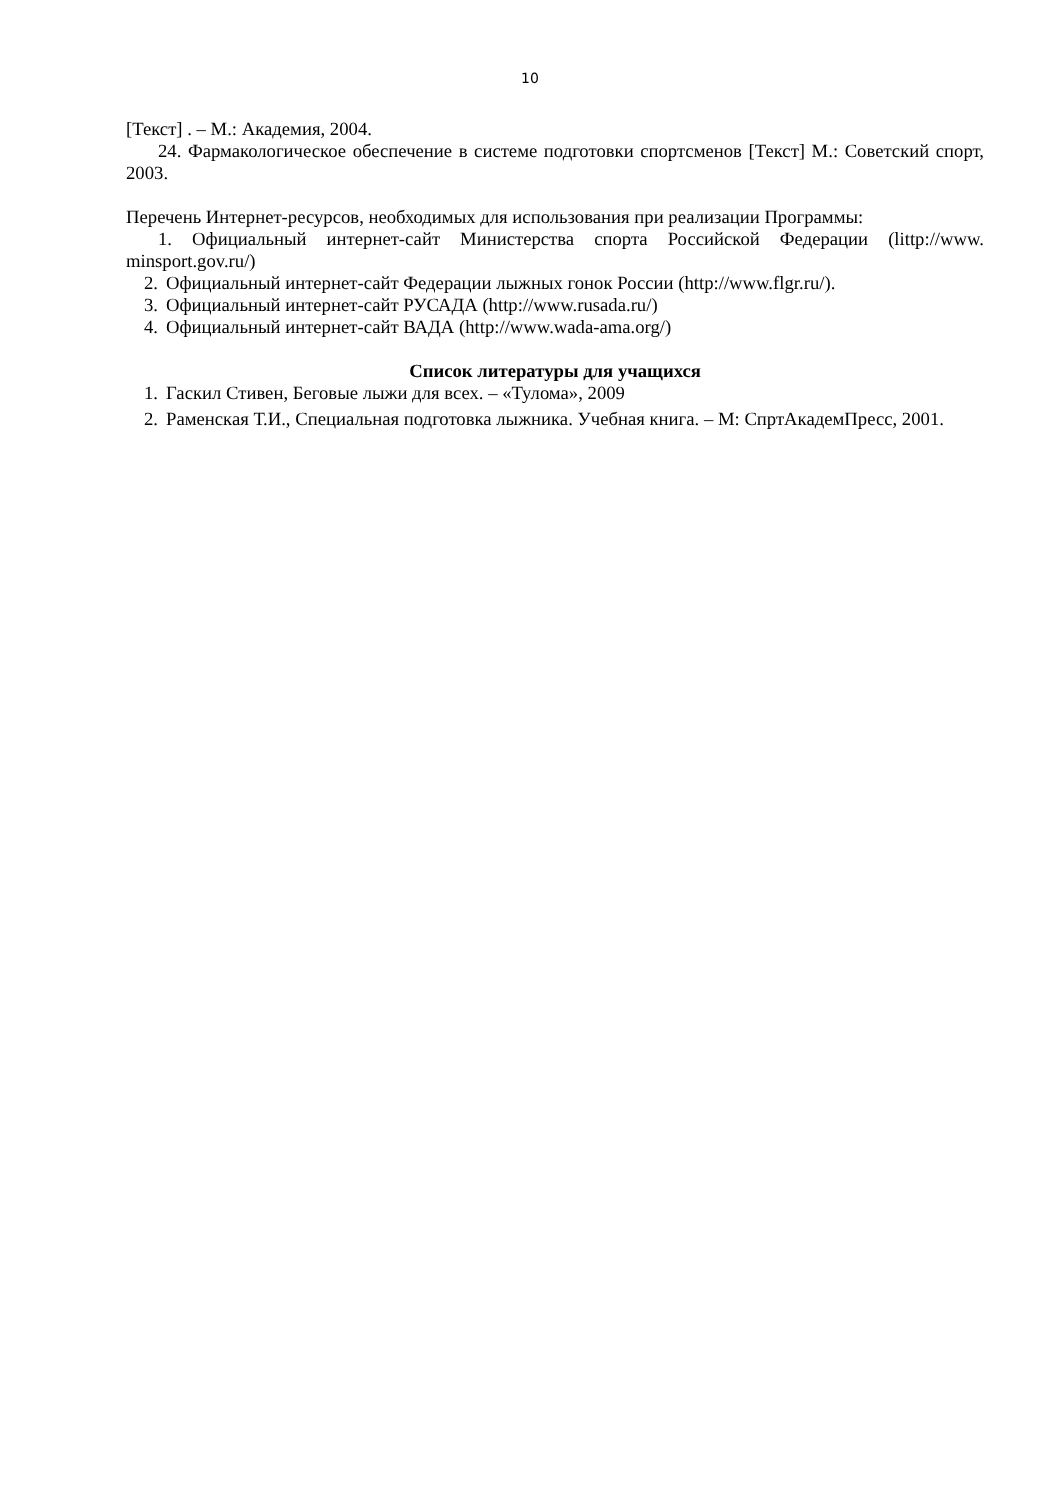10
[Текст] . – М.: Академия, 2004.
24. Фармакологическое обеспечение в системе подготовки спортсменов [Текст] М.: Советский спорт, 2003.
Перечень Интернет-ресурсов, необходимых для использования при реализации Программы:
1. Официальный интернет-сайт Министерства спорта Российской Федерации (littp://www. minsport.gov.ru/)
2. Официальный интернет-сайт Федерации лыжных гонок России (http://www.flgr.ru/).
3. Официальный интернет-сайт РУСАДА (http://www.rusada.ru/)
4. Официальный интернет-сайт ВАДА (http://www.wada-ama.org/)
Список литературы для учащихся
1. Гаскил Стивен, Беговые лыжи для всех. – «Тулома», 2009
2. Раменская Т.И., Специальная подготовка лыжника. Учебная книга. – М: СпртАкадемПресс, 2001.